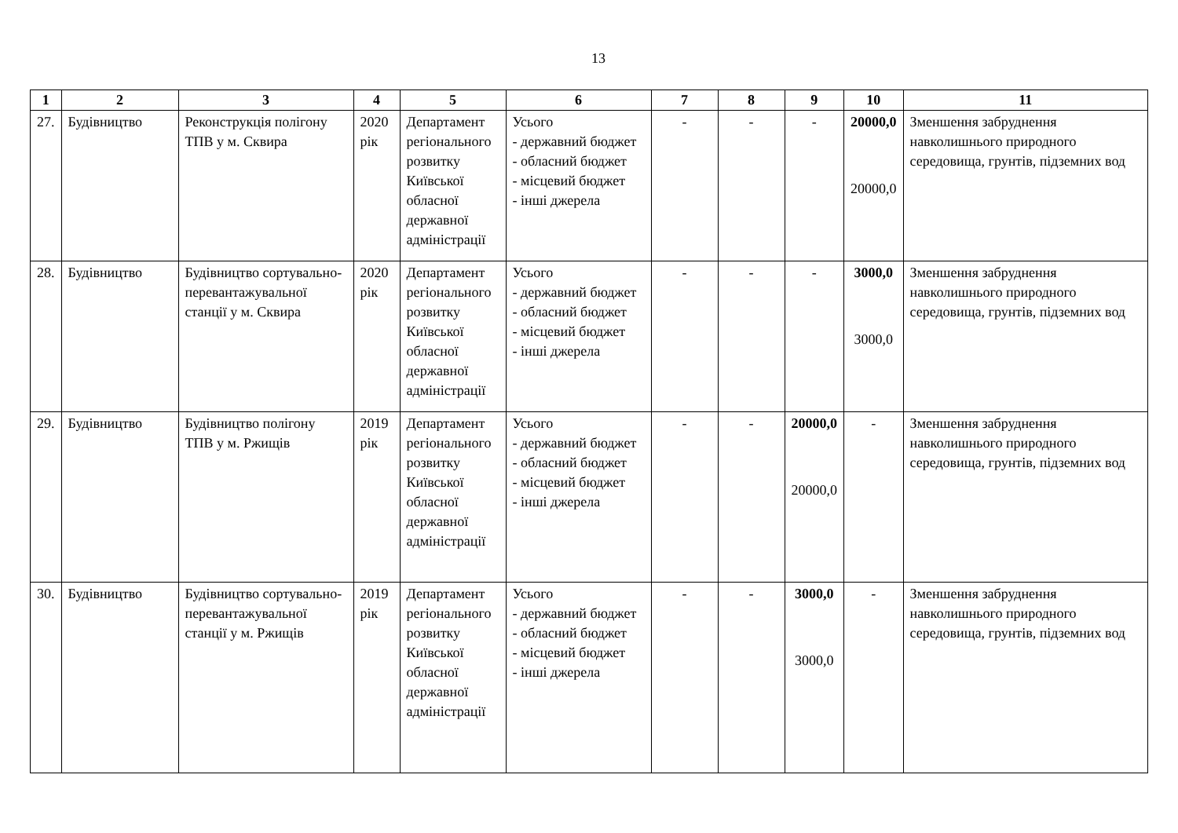13
| 1 | 2 | 3 | 4 | 5 | 6 | 7 | 8 | 9 | 10 | 11 |
| --- | --- | --- | --- | --- | --- | --- | --- | --- | --- | --- |
| 27. | Будівництво | Реконструкція полігону ТПВ у м. Сквира | 2020 рік | Департамент регіонального розвитку Київської обласної державної адміністрації | Усього - державний бюджет - обласний бюджет - місцевий бюджет - інші джерела | - | - | - | 20000,0 20000,0 | Зменшення забруднення навколишнього природного середовища, грунтів, підземних вод |
| 28. | Будівництво | Будівництво сортувально-перевантажувальної станції у м. Сквира | 2020 рік | Департамент регіонального розвитку Київської обласної державної адміністрації | Усього - державний бюджет - обласний бюджет - місцевий бюджет - інші джерела | - | - | - | 3000,0 3000,0 | Зменшення забруднення навколишнього природного середовища, грунтів, підземних вод |
| 29. | Будівництво | Будівництво полігону ТПВ у м. Ржищів | 2019 рік | Департамент регіонального розвитку Київської обласної державної адміністрації | Усього - державний бюджет - обласний бюджет - місцевий бюджет - інші джерела | - | - | 20000,0 20000,0 | - | Зменшення забруднення навколишнього природного середовища, грунтів, підземних вод |
| 30. | Будівництво | Будівництво сортувально-перевантажувальної станції у м. Ржищів | 2019 рік | Департамент регіонального розвитку Київської обласної державної адміністрації | Усього - державний бюджет - обласний бюджет - місцевий бюджет - інші джерела | - | - | 3000,0 3000,0 | - | Зменшення забруднення навколишнього природного середовища, грунтів, підземних вод |